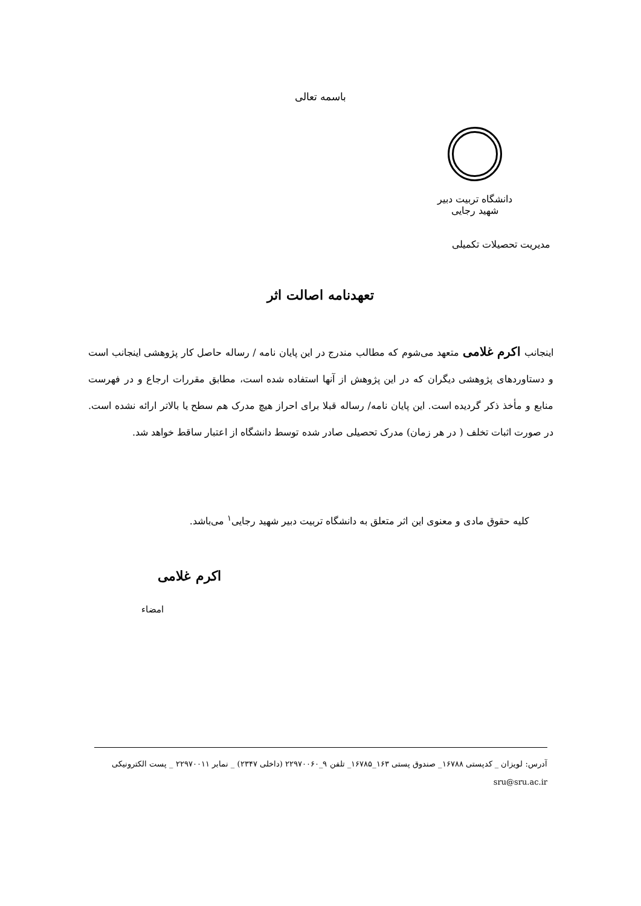باسمه تعالی
دانشگاه تربیت دبیر شهید رجایی
مدیریت تحصیلات تکمیلی
تعهدنامه اصالت اثر
اینجانب اکرم غلامی متعهد می‌شوم که مطالب مندرج در این پایان نامه / رساله حاصل کار پژوهشی اینجانب است و دستاوردهای پژوهشی دیگران که در این پژوهش از آنها استفاده شده است، مطابق مقررات ارجاع و در فهرست منابع و مأخذ ذکر گردیده است. این پایان نامه/ رساله قبلا برای احراز هیچ مدرک هم سطح یا بالاتر ارائه نشده است. در صورت اثبات تخلف ( در هر زمان) مدرک تحصیلی صادر شده توسط دانشگاه از اعتبار ساقط خواهد شد.
کلیه حقوق مادی و معنوی این اثر متعلق به دانشگاه تربیت دبیر شهید رجایی<sup>۱</sup> می‌باشد.
اکرم غلامی
امضاء
آدرس: لویزان _ کدپستی ۱۶۷۸۸_ صندوق پستی ۱۶۳_۱۶۷۸۵_ تلفن ۹_۲۲۹۷۰۰۶۰ (داخلی ۲۳۴۷) _ نمابر ۲۲۹۷۰۰۱۱ _ پست الکترونیکی sru@sru.ac.ir